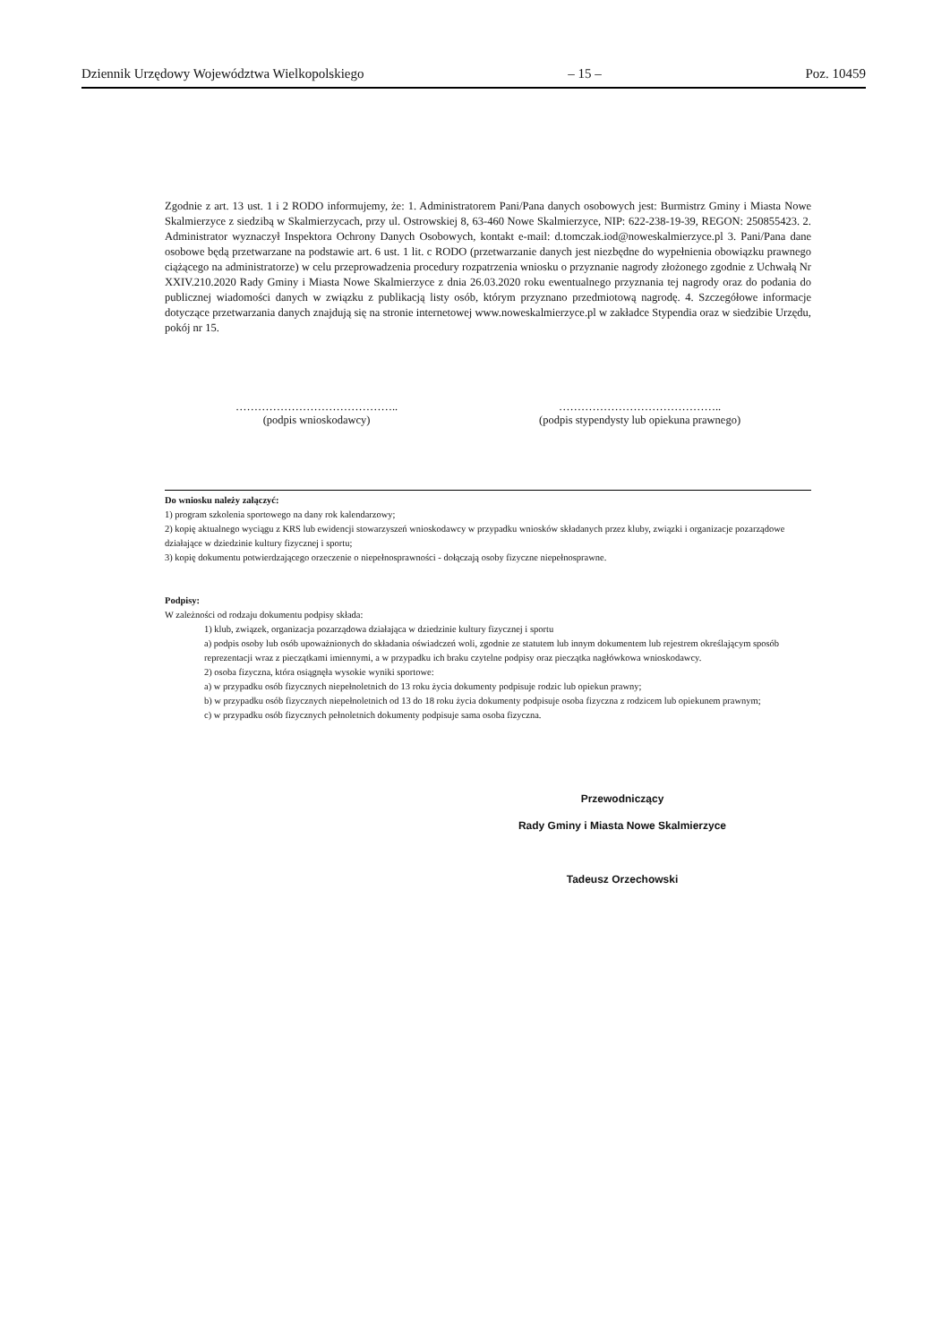Dziennik Urzędowy Województwa Wielkopolskiego – 15 – Poz. 10459
Zgodnie z art. 13 ust. 1 i 2 RODO informujemy, że: 1. Administratorem Pani/Pana danych osobowych jest: Burmistrz Gminy i Miasta Nowe Skalmierzyce z siedzibą w Skalmierzycach, przy ul. Ostrowskiej 8, 63-460 Nowe Skalmierzyce, NIP: 622-238-19-39, REGON: 250855423. 2. Administrator wyznaczył Inspektora Ochrony Danych Osobowych, kontakt e-mail: d.tomczak.iod@noweskalmierzyce.pl 3. Pani/Pana dane osobowe będą przetwarzane na podstawie art. 6 ust. 1 lit. c RODO (przetwarzanie danych jest niezbędne do wypełnienia obowiązku prawnego ciążącego na administratorze) w celu przeprowadzenia procedury rozpatrzenia wniosku o przyznanie nagrody złożonego zgodnie z Uchwałą Nr XXIV.210.2020 Rady Gminy i Miasta Nowe Skalmierzyce z dnia 26.03.2020 roku ewentualnego przyznania tej nagrody oraz do podania do publicznej wiadomości danych w związku z publikacją listy osób, którym przyznano przedmiotową nagrodę. 4. Szczegółowe informacje dotyczące przetwarzania danych znajdują się na stronie internetowej www.noweskalmierzyce.pl w zakładce Stypendia oraz w siedzibie Urzędu, pokój nr 15.
……………………………………..
(podpis wnioskodawcy)
……………………………………..
(podpis stypendysty lub opiekuna prawnego)
Do wniosku należy załączyć:
1) program szkolenia sportowego na dany rok kalendarzowy;
2) kopię aktualnego wyciągu z KRS lub ewidencji stowarzyszeń wnioskodawcy w przypadku wniosków składanych przez kluby, związki i organizacje pozarządowe działające w dziedzinie kultury fizycznej i sportu;
3) kopię dokumentu potwierdzającego orzeczenie o niepełnosprawności - dołączają osoby fizyczne niepełnosprawne.
Podpisy:
W zależności od rodzaju dokumentu podpisy składa:
1) klub, związek, organizacja pozarządowa działająca w dziedzinie kultury fizycznej i sportu
a) podpis osoby lub osób upoważnionych do składania oświadczeń woli, zgodnie ze statutem lub innym dokumentem lub rejestrem określającym sposób reprezentacji wraz z pieczątkami imiennymi, a w przypadku ich braku czytelne podpisy oraz pieczątka nagłówkowa wnioskodawcy.
2) osoba fizyczna, która osiągnęła wysokie wyniki sportowe:
a) w przypadku osób fizycznych niepełnoletnich do 13 roku życia dokumenty podpisuje rodzic lub opiekun prawny;
b) w przypadku osób fizycznych niepełnoletnich od 13 do 18 roku życia dokumenty podpisuje osoba fizyczna z rodzicem lub opiekunem prawnym;
c) w przypadku osób fizycznych pełnoletnich dokumenty podpisuje sama osoba fizyczna.
Przewodniczący
Rady Gminy i Miasta Nowe Skalmierzyce
Tadeusz Orzechowski